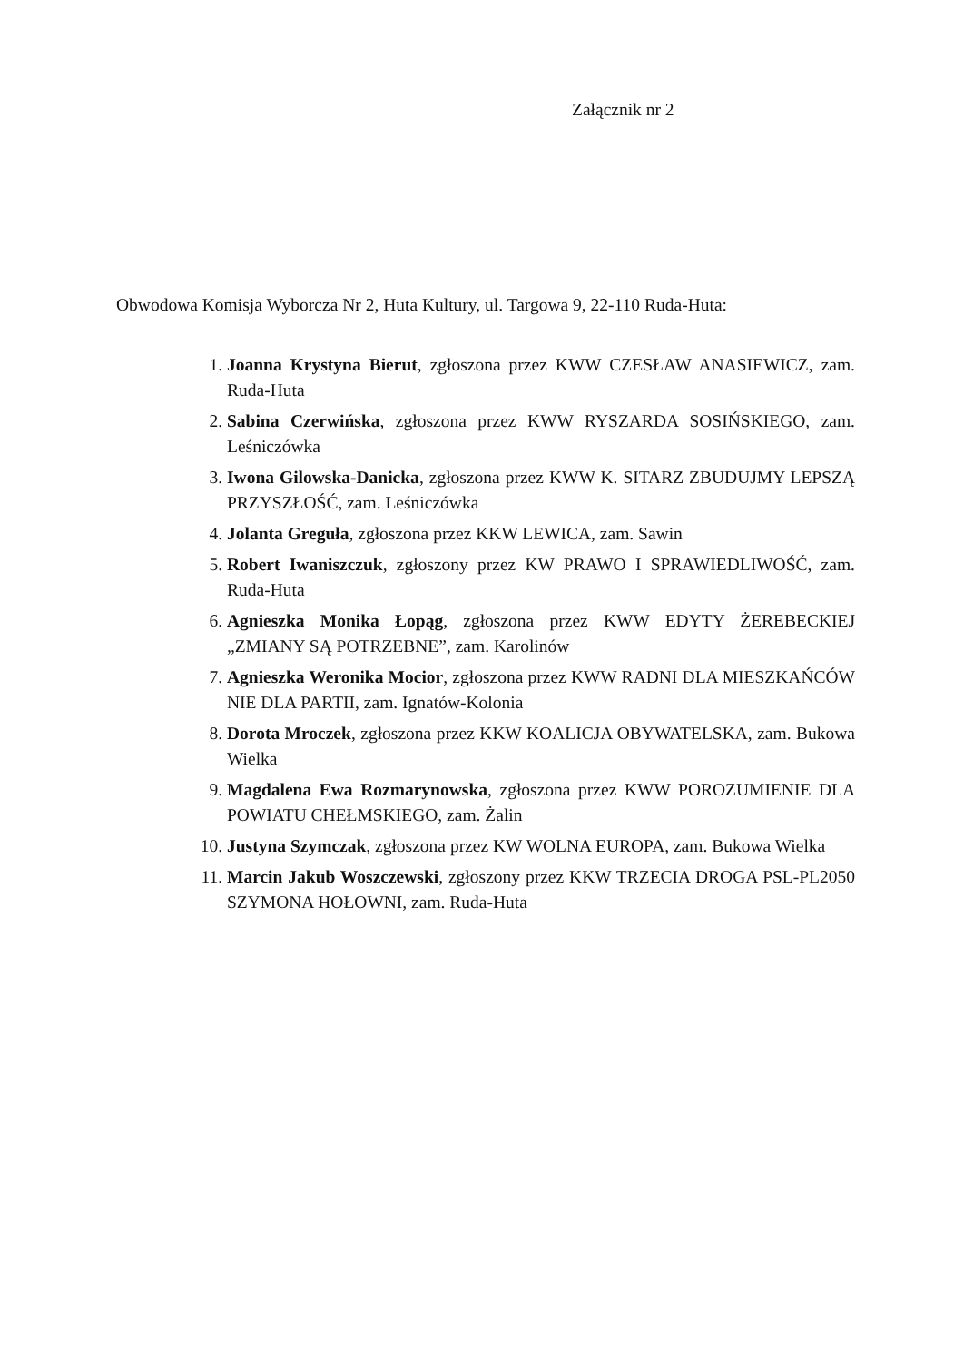Załącznik nr 2
Obwodowa Komisja Wyborcza Nr 2, Huta Kultury, ul. Targowa 9, 22-110 Ruda-Huta:
1. Joanna Krystyna Bierut, zgłoszona przez KWW CZESŁAW ANASIEWICZ, zam. Ruda-Huta
2. Sabina Czerwińska, zgłoszona przez KWW RYSZARDA SOSIŃSKIEGO, zam. Leśniczówka
3. Iwona Gilowska-Danicka, zgłoszona przez KWW K. SITARZ ZBUDUJMY LEPSZĄ PRZYSZŁOŚĆ, zam. Leśniczówka
4. Jolanta Greguła, zgłoszona przez KKW LEWICA, zam. Sawin
5. Robert Iwaniszczuk, zgłoszony przez KW PRAWO I SPRAWIEDLIWOŚĆ, zam. Ruda-Huta
6. Agnieszka Monika Łopąg, zgłoszona przez KWW EDYTY ŻEREBECKIEJ „ZMIANY SĄ POTRZEBNE”, zam. Karolinów
7. Agnieszka Weronika Mocior, zgłoszona przez KWW RADNI DLA MIESZKAŃCÓW NIE DLA PARTII, zam. Ignatów-Kolonia
8. Dorota Mroczek, zgłoszona przez KKW KOALICJA OBYWATELSKA, zam. Bukowa Wielka
9. Magdalena Ewa Rozmarynowska, zgłoszona przez KWW POROZUMIENIE DLA POWIATU CHEŁMSKIEGO, zam. Żalin
10. Justyna Szymczak, zgłoszona przez KW WOLNA EUROPA, zam. Bukowa Wielka
11. Marcin Jakub Woszczewski, zgłoszony przez KKW TRZECIA DROGA PSL-PL2050 SZYMONA HOŁOWNI, zam. Ruda-Huta